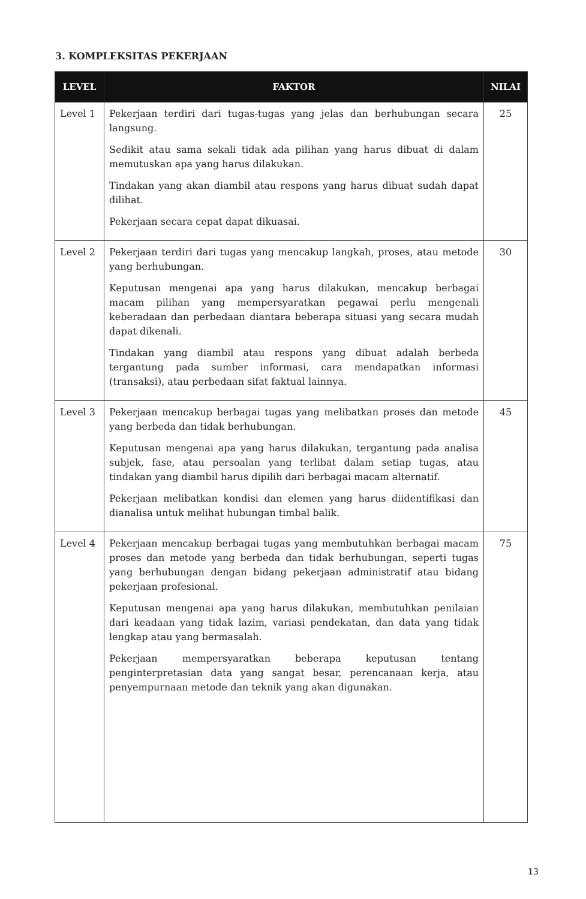3. KOMPLEKSITAS PEKERJAAN
| LEVEL | FAKTOR | NILAI |
| --- | --- | --- |
| Level 1 | Pekerjaan terdiri dari tugas-tugas yang jelas dan berhubungan secara langsung. Sedikit atau sama sekali tidak ada pilihan yang harus dibuat di dalam memutuskan apa yang harus dilakukan. Tindakan yang akan diambil atau respons yang harus dibuat sudah dapat dilihat. Pekerjaan secara cepat dapat dikuasai. | 25 |
| Level 2 | Pekerjaan terdiri dari tugas yang mencakup langkah, proses, atau metode yang berhubungan. Keputusan mengenai apa yang harus dilakukan, mencakup berbagai macam pilihan yang mempersyaratkan pegawai perlu mengenali keberadaan dan perbedaan diantara beberapa situasi yang secara mudah dapat dikenali. Tindakan yang diambil atau respons yang dibuat adalah berbeda tergantung pada sumber informasi, cara mendapatkan informasi (transaksi), atau perbedaan sifat faktual lainnya. | 30 |
| Level 3 | Pekerjaan mencakup berbagai tugas yang melibatkan proses dan metode yang berbeda dan tidak berhubungan. Keputusan mengenai apa yang harus dilakukan, tergantung pada analisa subjek, fase, atau persoalan yang terlibat dalam setiap tugas, atau tindakan yang diambil harus dipilih dari berbagai macam alternatif. Pekerjaan melibatkan kondisi dan elemen yang harus diidentifikasi dan dianalisa untuk melihat hubungan timbal balik. | 45 |
| Level 4 | Pekerjaan mencakup berbagai tugas yang membutuhkan berbagai macam proses dan metode yang berbeda dan tidak berhubungan, seperti tugas yang berhubungan dengan bidang pekerjaan administratif atau bidang pekerjaan profesional. Keputusan mengenai apa yang harus dilakukan, membutuhkan penilaian dari keadaan yang tidak lazim, variasi pendekatan, dan data yang tidak lengkap atau yang bermasalah. Pekerjaan mempersyaratkan beberapa keputusan tentang penginterpretasian data yang sangat besar, perencanaan kerja, atau penyempurnaan metode dan teknik yang akan digunakan. | 75 |
13